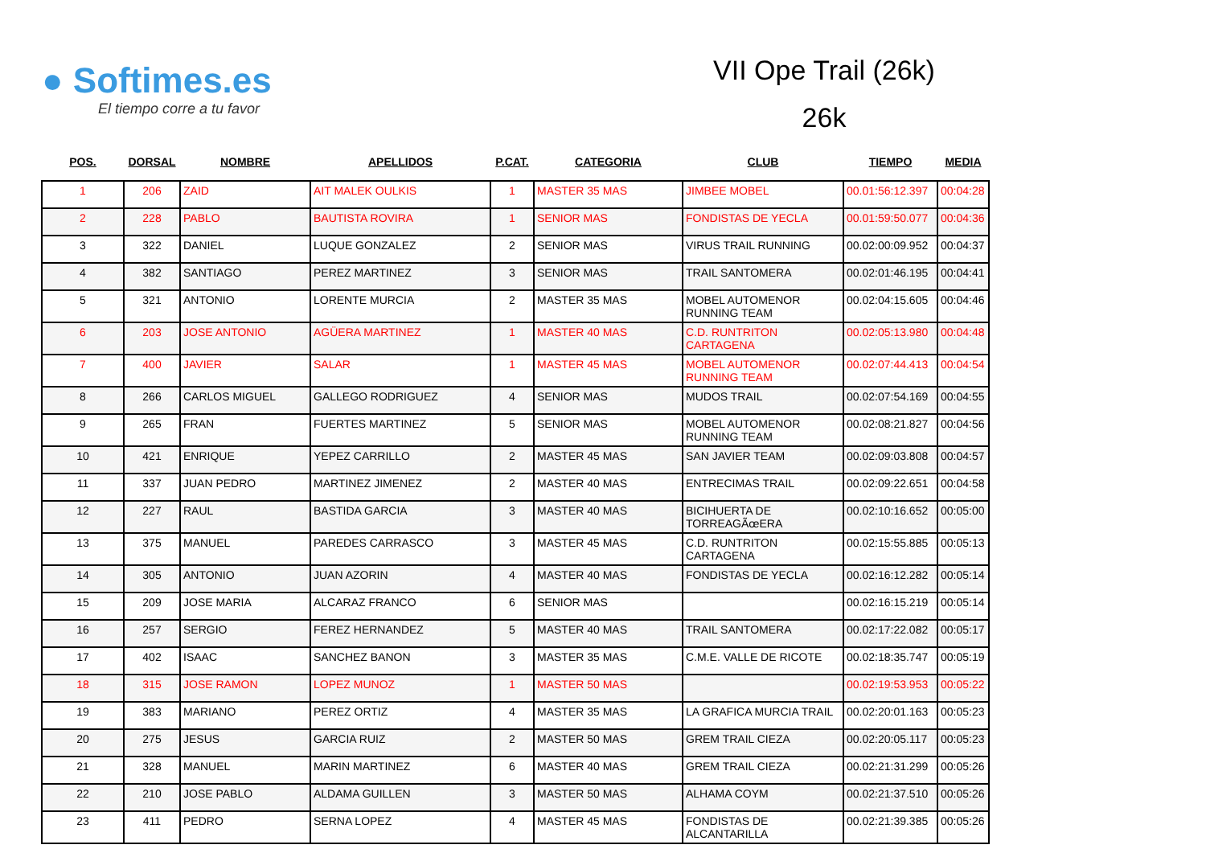● Softimes.es
El tiempo corre a tu favor
VII Ope Trail (26k)
26k
| POS. | DORSAL | NOMBRE | APELLIDOS | P.CAT. | CATEGORIA | CLUB | TIEMPO | MEDIA |
| --- | --- | --- | --- | --- | --- | --- | --- | --- |
| 1 | 206 | ZAID | AIT MALEK OULKIS | 1 | MASTER 35 MAS | JIMBEE MOBEL | 00.01:56:12.397 | 00:04:28 |
| 2 | 228 | PABLO | BAUTISTA ROVIRA | 1 | SENIOR MAS | FONDISTAS DE YECLA | 00.01:59:50.077 | 00:04:36 |
| 3 | 322 | DANIEL | LUQUE GONZALEZ | 2 | SENIOR MAS | VIRUS TRAIL RUNNING | 00.02:00:09.952 | 00:04:37 |
| 4 | 382 | SANTIAGO | PEREZ MARTINEZ | 3 | SENIOR MAS | TRAIL SANTOMERA | 00.02:01:46.195 | 00:04:41 |
| 5 | 321 | ANTONIO | LORENTE MURCIA | 2 | MASTER 35 MAS | MOBEL AUTOMENOR RUNNING TEAM | 00.02:04:15.605 | 00:04:46 |
| 6 | 203 | JOSE ANTONIO | AGÜERA MARTINEZ | 1 | MASTER 40 MAS | C.D. RUNTRITON CARTAGENA | 00.02:05:13.980 | 00:04:48 |
| 7 | 400 | JAVIER | SALAR | 1 | MASTER 45 MAS | MOBEL AUTOMENOR RUNNING TEAM | 00.02:07:44.413 | 00:04:54 |
| 8 | 266 | CARLOS MIGUEL | GALLEGO RODRIGUEZ | 4 | SENIOR MAS | MUDOS TRAIL | 00.02:07:54.169 | 00:04:55 |
| 9 | 265 | FRAN | FUERTES MARTINEZ | 5 | SENIOR MAS | MOBEL AUTOMENOR RUNNING TEAM | 00.02:08:21.827 | 00:04:56 |
| 10 | 421 | ENRIQUE | YEPEZ CARRILLO | 2 | MASTER 45 MAS | SAN JAVIER TEAM | 00.02:09:03.808 | 00:04:57 |
| 11 | 337 | JUAN PEDRO | MARTINEZ JIMENEZ | 2 | MASTER 40 MAS | ENTRECIMAS TRAIL | 00.02:09:22.651 | 00:04:58 |
| 12 | 227 | RAUL | BASTIDA GARCIA | 3 | MASTER 40 MAS | BICIHUERTA DE TORREAGÃœERA | 00.02:10:16.652 | 00:05:00 |
| 13 | 375 | MANUEL | PAREDES CARRASCO | 3 | MASTER 45 MAS | C.D. RUNTRITON CARTAGENA | 00.02:15:55.885 | 00:05:13 |
| 14 | 305 | ANTONIO | JUAN AZORIN | 4 | MASTER 40 MAS | FONDISTAS DE YECLA | 00.02:16:12.282 | 00:05:14 |
| 15 | 209 | JOSE MARIA | ALCARAZ FRANCO | 6 | SENIOR MAS | | 00.02:16:15.219 | 00:05:14 |
| 16 | 257 | SERGIO | FEREZ HERNANDEZ | 5 | MASTER 40 MAS | TRAIL SANTOMERA | 00.02:17:22.082 | 00:05:17 |
| 17 | 402 | ISAAC | SANCHEZ BANON | 3 | MASTER 35 MAS | C.M.E. VALLE DE RICOTE | 00.02:18:35.747 | 00:05:19 |
| 18 | 315 | JOSE RAMON | LOPEZ MUNOZ | 1 | MASTER 50 MAS | | 00.02:19:53.953 | 00:05:22 |
| 19 | 383 | MARIANO | PEREZ ORTIZ | 4 | MASTER 35 MAS | LA GRAFICA MURCIA TRAIL | 00.02:20:01.163 | 00:05:23 |
| 20 | 275 | JESUS | GARCIA RUIZ | 2 | MASTER 50 MAS | GREM TRAIL CIEZA | 00.02:20:05.117 | 00:05:23 |
| 21 | 328 | MANUEL | MARIN MARTINEZ | 6 | MASTER 40 MAS | GREM TRAIL CIEZA | 00.02:21:31.299 | 00:05:26 |
| 22 | 210 | JOSE PABLO | ALDAMA GUILLEN | 3 | MASTER 50 MAS | ALHAMA COYM | 00.02:21:37.510 | 00:05:26 |
| 23 | 411 | PEDRO | SERNA LOPEZ | 4 | MASTER 45 MAS | FONDISTAS DE ALCANTARILLA | 00.02:21:39.385 | 00:05:26 |